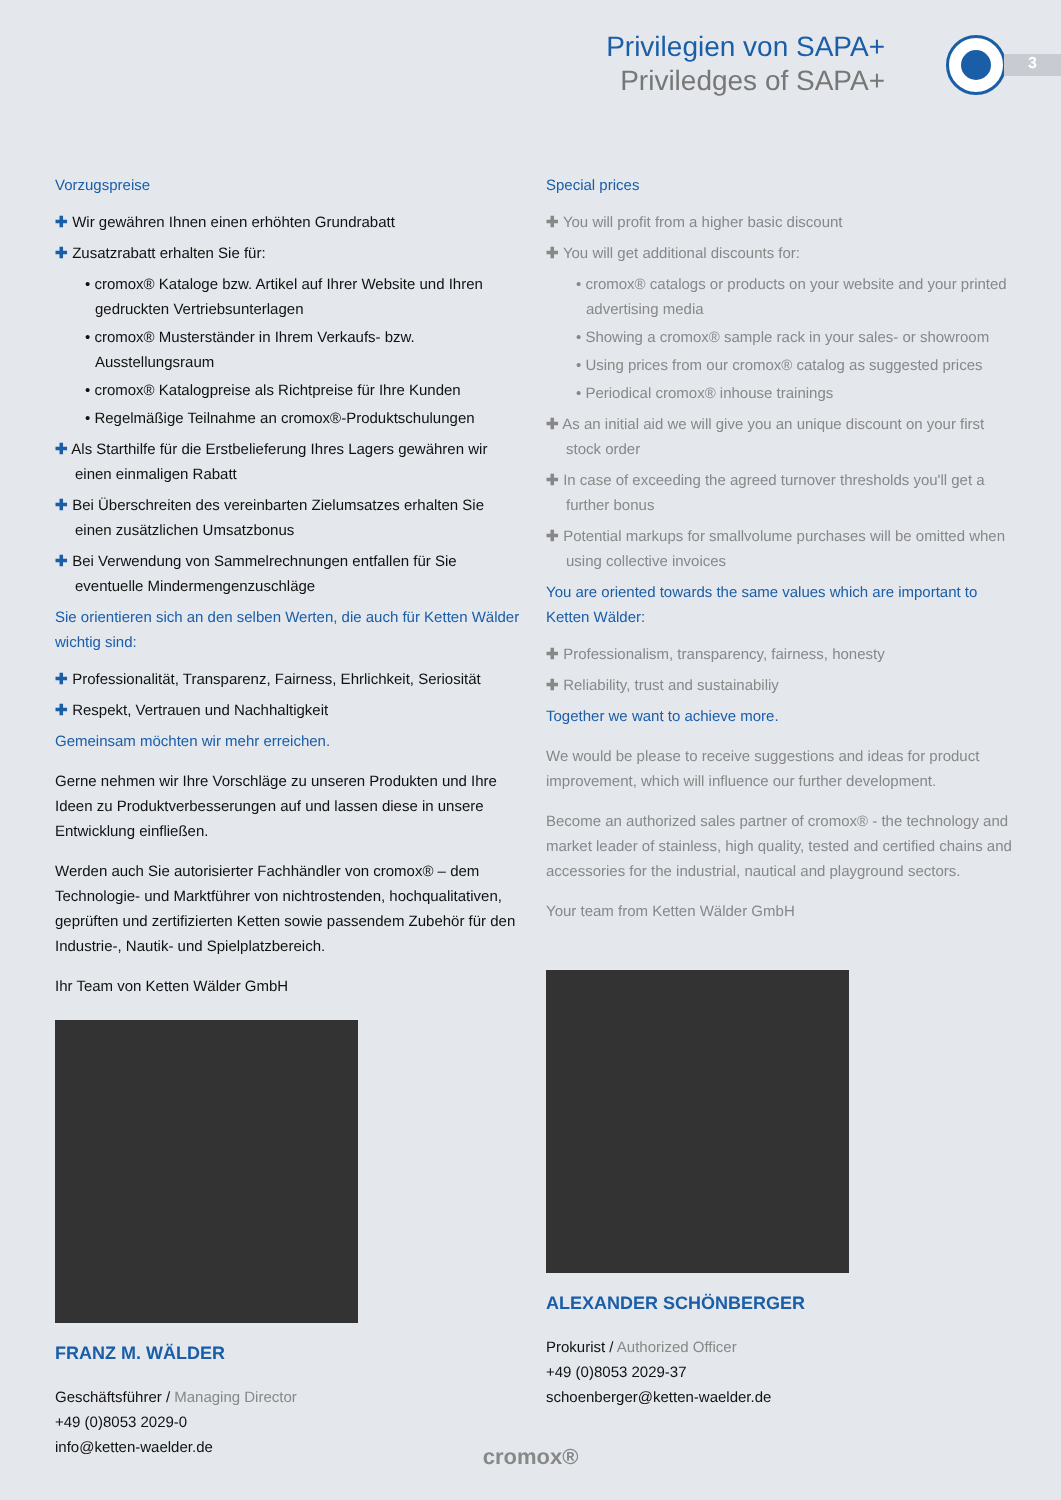Privilegien von SAPA+
Priviledges of SAPA+
3
Vorzugspreise
✚ Wir gewähren Ihnen einen erhöhten Grundrabatt
✚ Zusatzrabatt erhalten Sie für:
• cromox® Kataloge bzw. Artikel auf Ihrer Website und Ihren gedruckten Vertriebsunterlagen
• cromox® Musterständer in Ihrem Verkaufs- bzw. Ausstellungsraum
• cromox® Katalogpreise als Richtpreise für Ihre Kunden
• Regelmäßige Teilnahme an cromox®-Produktschulungen
✚ Als Starthilfe für die Erstbelieferung Ihres Lagers gewähren wir einen einmaligen Rabatt
✚ Bei Überschreiten des vereinbarten Zielumsatzes erhalten Sie einen zusätzlichen Umsatzbonus
✚ Bei Verwendung von Sammelrechnungen entfallen für Sie eventuelle Mindermengenzuschläge
Sie orientieren sich an den selben Werten, die auch für Ketten Wälder wichtig sind:
✚ Professionalität, Transparenz, Fairness, Ehrlichkeit, Seriosität
✚ Respekt, Vertrauen und Nachhaltigkeit
Gemeinsam möchten wir mehr erreichen.
Gerne nehmen wir Ihre Vorschläge zu unseren Produkten und Ihre Ideen zu Produktverbesserungen auf und lassen diese in unsere Entwicklung einfließen.
Werden auch Sie autorisierter Fachhändler von cromox® – dem Technologie- und Marktführer von nichtrostenden, hochqualitativen, geprüften und zertifizierten Ketten sowie passendem Zubehör für den Industrie-, Nautik- und Spielplatzbereich.
Ihr Team von Ketten Wälder GmbH
FRANZ M. WÄLDER
Geschäftsführer / Managing Director
+49 (0)8053 2029-0
info@ketten-waelder.de
Special prices
✚ You will profit from a higher basic discount
✚ You will get additional discounts for:
• cromox® catalogs or products on your website and your printed advertising media
• Showing a cromox® sample rack in your sales- or showroom
• Using prices from our cromox® catalog as suggested prices
• Periodical cromox® inhouse trainings
✚ As an initial aid we will give you an unique discount on your first stock order
✚ In case of exceeding the agreed turnover thresholds you'll get a further bonus
✚ Potential markups for smallvolume purchases will be omitted when using collective invoices
You are oriented towards the same values which are important to Ketten Wälder:
✚ Professionalism, transparency, fairness, honesty
✚ Reliability, trust and sustainabiliy
Together we want to achieve more.
We would be please to receive suggestions and ideas for product improvement, which will influence our further development.
Become an authorized sales partner of cromox® - the technology and market leader of stainless, high quality, tested and certified chains and accessories for the industrial, nautical and playground sectors.
Your team from Ketten Wälder GmbH
ALEXANDER SCHÖNBERGER
Prokurist / Authorized Officer
+49 (0)8053 2029-37
schoenberger@ketten-waelder.de
cromox®